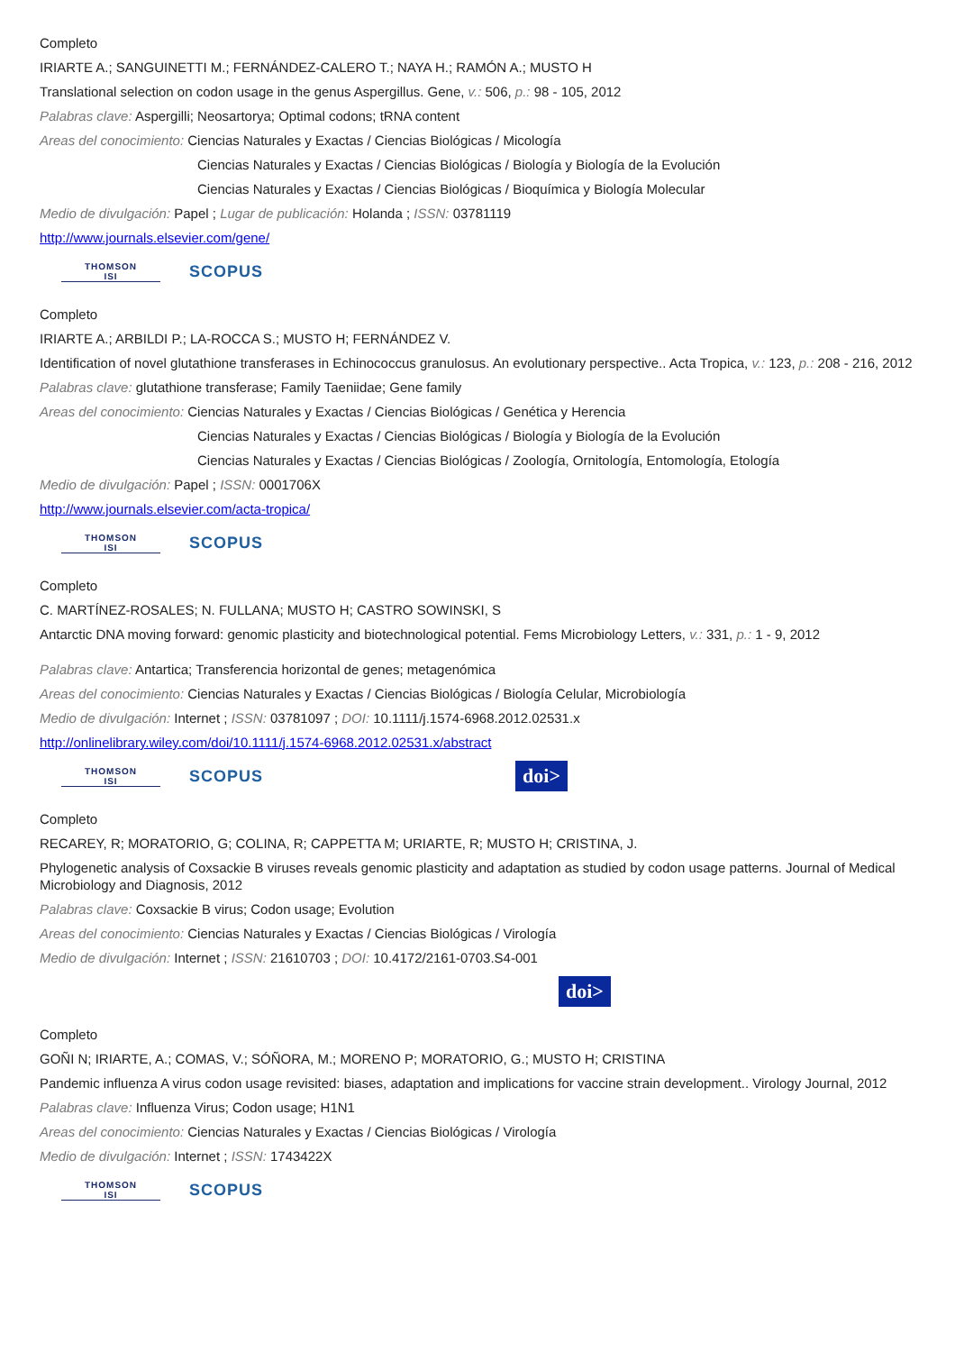Completo
IRIARTE A.; SANGUINETTI M.; FERNÁNDEZ-CALERO T.; NAYA H.; RAMÓN A.; MUSTO H
Translational selection on codon usage in the genus Aspergillus. Gene, v.: 506, p.: 98 - 105, 2012
Palabras clave: Aspergilli; Neosartorya; Optimal codons; tRNA content
Areas del conocimiento: Ciencias Naturales y Exactas / Ciencias Biológicas / Micología
Ciencias Naturales y Exactas / Ciencias Biológicas / Biología y Biología de la Evolución
Ciencias Naturales y Exactas / Ciencias Biológicas / Bioquímica y Biología Molecular
Medio de divulgación: Papel ; Lugar de publicación: Holanda ; ISSN: 03781119
http://www.journals.elsevier.com/gene/
THOMSON
ISI
SCOPUS
Completo
IRIARTE A.; ARBILDI P.; LA-ROCCA S.; MUSTO H; FERNÁNDEZ V.
Identification of novel glutathione transferases in Echinococcus granulosus. An evolutionary perspective.. Acta Tropica, v.: 123, p.: 208 - 216, 2012
Palabras clave: glutathione transferase; Family Taeniidae; Gene family
Areas del conocimiento: Ciencias Naturales y Exactas / Ciencias Biológicas / Genética y Herencia
Ciencias Naturales y Exactas / Ciencias Biológicas / Biología y Biología de la Evolución
Ciencias Naturales y Exactas / Ciencias Biológicas / Zoología, Ornitología, Entomología, Etología
Medio de divulgación: Papel ; ISSN: 0001706X
http://www.journals.elsevier.com/acta-tropica/
THOMSON
ISI
SCOPUS
Completo
C. MARTÍNEZ-ROSALES; N. FULLANA; MUSTO H; CASTRO SOWINSKI, S
Antarctic DNA moving forward: genomic plasticity and biotechnological potential. Fems Microbiology Letters, v.: 331, p.: 1 - 9, 2012
Palabras clave: Antartica; Transferencia horizontal de genes; metagenómica
Areas del conocimiento: Ciencias Naturales y Exactas / Ciencias Biológicas / Biología Celular, Microbiología
Medio de divulgación: Internet ; ISSN: 03781097 ; DOI: 10.1111/j.1574-6968.2012.02531.x
http://onlinelibrary.wiley.com/doi/10.1111/j.1574-6968.2012.02531.x/abstract
THOMSON
ISI
SCOPUS
doi>
Completo
RECAREY, R; MORATORIO, G; COLINA, R; CAPPETTA M; URIARTE, R; MUSTO H; CRISTINA, J.
Phylogenetic analysis of Coxsackie B viruses reveals genomic plasticity and adaptation as studied by codon usage patterns. Journal of Medical Microbiology and Diagnosis, 2012
Palabras clave: Coxsackie B virus; Codon usage; Evolution
Areas del conocimiento: Ciencias Naturales y Exactas / Ciencias Biológicas / Virología
Medio de divulgación: Internet ; ISSN: 21610703 ; DOI: 10.4172/2161-0703.S4-001
doi>
Completo
GOÑI N; IRIARTE, A.; COMAS, V.; SÓÑORA, M.; MORENO P; MORATORIO, G.; MUSTO H; CRISTINA
Pandemic influenza A virus codon usage revisited: biases, adaptation and implications for vaccine strain development.. Virology Journal, 2012
Palabras clave: Influenza Virus; Codon usage; H1N1
Areas del conocimiento: Ciencias Naturales y Exactas / Ciencias Biológicas / Virología
Medio de divulgación: Internet ; ISSN: 1743422X
THOMSON
ISI
SCOPUS